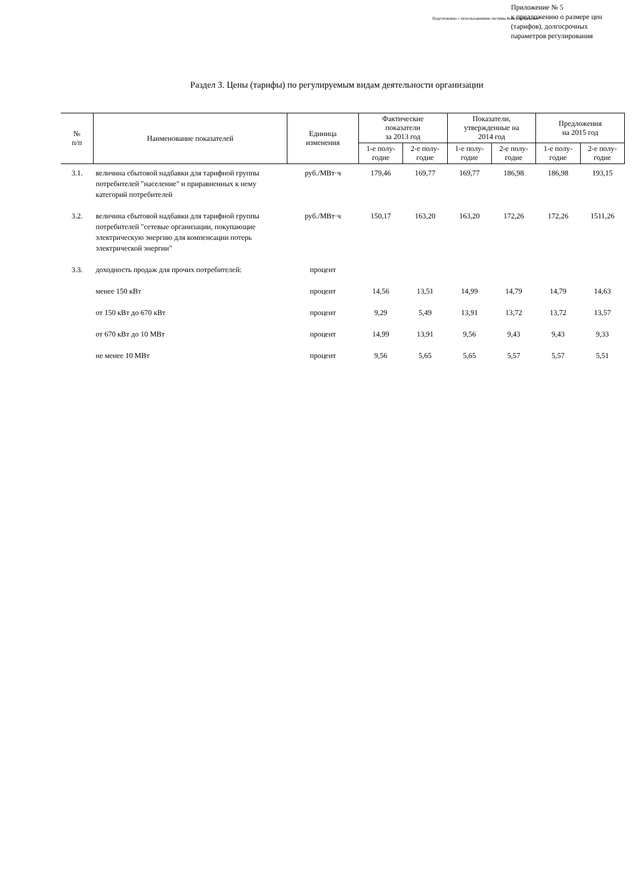Подготовлено с использованием системы КонсультантПлюс
Приложение № 5
к предложению о размере цен
(тарифов), долгосрочных
параметров регулирования
Раздел 3. Цены (тарифы) по регулируемым видам деятельности организации
| № п/п | Наименование показателей | Единица изменения | Фактические показатели за 2013 год | | Показатели, утвержденные на 2014 год | | Предложения на 2015 год | |
| --- | --- | --- | --- | --- | --- | --- | --- | --- |
| | | | 1-е полу- годие | 2-е полу- годие | 1-е полу- годие | 2-е полу- годие | 1-е полу- годие | 2-е полу- годие |
| 3.1. | величина сбытовой надбавки для тарифной группы потребителей "население" и приравненных к нему категорий потребителей | руб./МВт·ч | 179,46 | 169,77 | 169,77 | 186,98 | 186,98 | 193,15 |
| 3.2. | величина сбытовой надбавки для тарифной группы потребителей "сетевые организации, покупающие электрическую энергию для компенсации потерь электрической энергии" | руб./МВт·ч | 150,17 | 163,20 | 163,20 | 172,26 | 172,26 | 1511,26 |
| 3.3. | доходность продаж для прочих потребителей: | процент | | | | | | |
| | менее 150 кВт | процент | 14,56 | 13,51 | 14,99 | 14,79 | 14,79 | 14,63 |
| | от 150 кВт до 670 кВт | процент | 9,29 | 5,49 | 13,91 | 13,72 | 13,72 | 13,57 |
| | от 670 кВт до 10 МВт | процент | 14,99 | 13,91 | 9,56 | 9,43 | 9,43 | 9,33 |
| | не менее 10 МВт | процент | 9,56 | 5,65 | 5,65 | 5,57 | 5,57 | 5,51 |